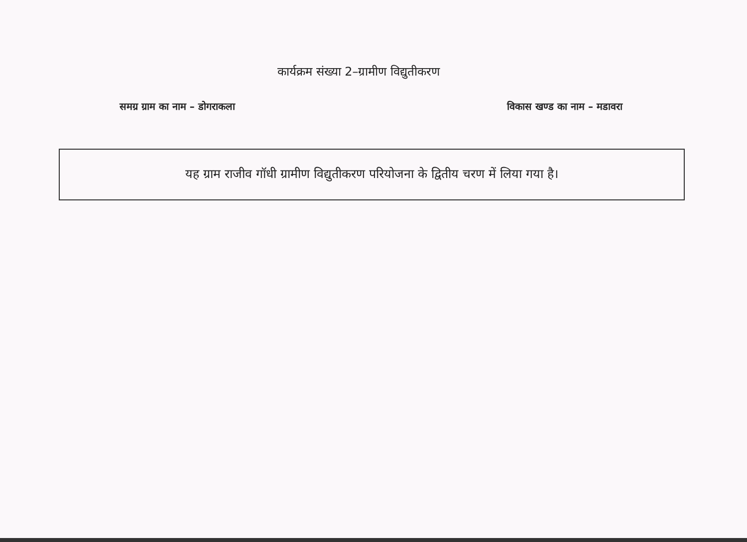कार्यक्रम संख्या 2–ग्रामीण विद्युतीकरण
समग्र ग्राम का नाम – डोगराकला विकास खण्ड का नाम – मडावरा
यह ग्राम राजीव गॉधी ग्रामीण विद्युतीकरण परियोजना के द्वितीय चरण में लिया गया है।